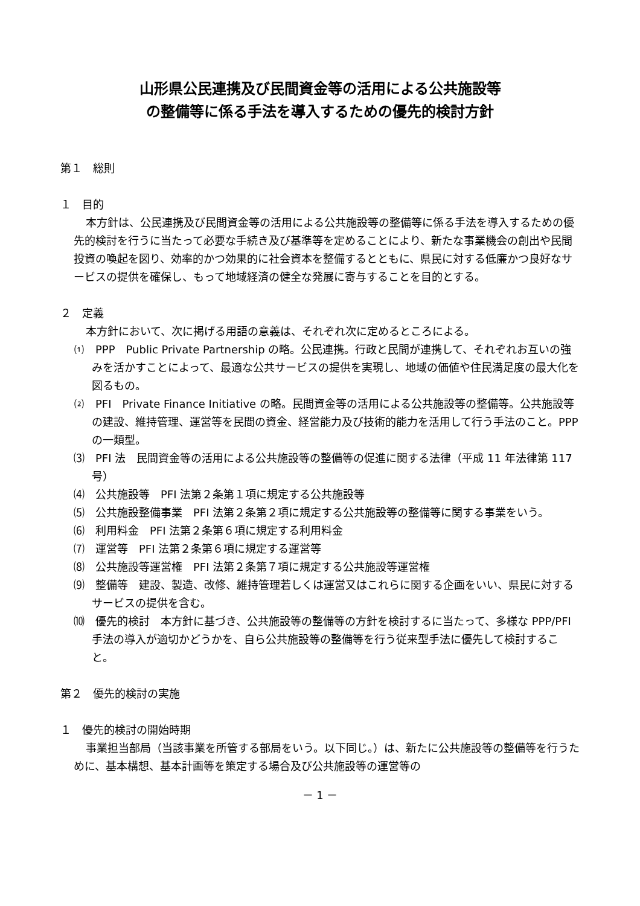山形県公民連携及び民間資金等の活用による公共施設等
の整備等に係る手法を導入するための優先的検討方針
第１　総則
１　目的
本方針は、公民連携及び民間資金等の活用による公共施設等の整備等に係る手法を導入するための優先的検討を行うに当たって必要な手続き及び基準等を定めることにより、新たな事業機会の創出や民間投資の喚起を図り、効率的かつ効果的に社会資本を整備するとともに、県民に対する低廉かつ良好なサービスの提供を確保し、もって地域経済の健全な発展に寄与することを目的とする。
２　定義
本方針において、次に掲げる用語の意義は、それぞれ次に定めるところによる。
⑴　PPP　Public Private Partnership の略。公民連携。行政と民間が連携して、それぞれお互いの強みを活かすことによって、最適な公共サービスの提供を実現し、地域の価値や住民満足度の最大化を図るもの。
⑵　PFI　Private Finance Initiative の略。民間資金等の活用による公共施設等の整備等。公共施設等の建設、維持管理、運営等を民間の資金、経営能力及び技術的能力を活用して行う手法のこと。PPP の一類型。
⑶　PFI 法　民間資金等の活用による公共施設等の整備等の促進に関する法律（平成 11 年法律第 117 号）
⑷　公共施設等　PFI 法第２条第１項に規定する公共施設等
⑸　公共施設整備事業　PFI 法第２条第２項に規定する公共施設等の整備等に関する事業をいう。
⑹　利用料金　PFI 法第２条第６項に規定する利用料金
⑺　運営等　PFI 法第２条第６項に規定する運営等
⑻　公共施設等運営権　PFI 法第２条第７項に規定する公共施設等運営権
⑼　整備等　建設、製造、改修、維持管理若しくは運営又はこれらに関する企画をいい、県民に対するサービスの提供を含む。
⑽　優先的検討　本方針に基づき、公共施設等の整備等の方針を検討するに当たって、多様な PPP/PFI 手法の導入が適切かどうかを、自ら公共施設等の整備等を行う従来型手法に優先して検討すること。
第２　優先的検討の実施
１　優先的検討の開始時期
事業担当部局（当該事業を所管する部局をいう。以下同じ。）は、新たに公共施設等の整備等を行うために、基本構想、基本計画等を策定する場合及び公共施設等の運営等の
－ 1 －